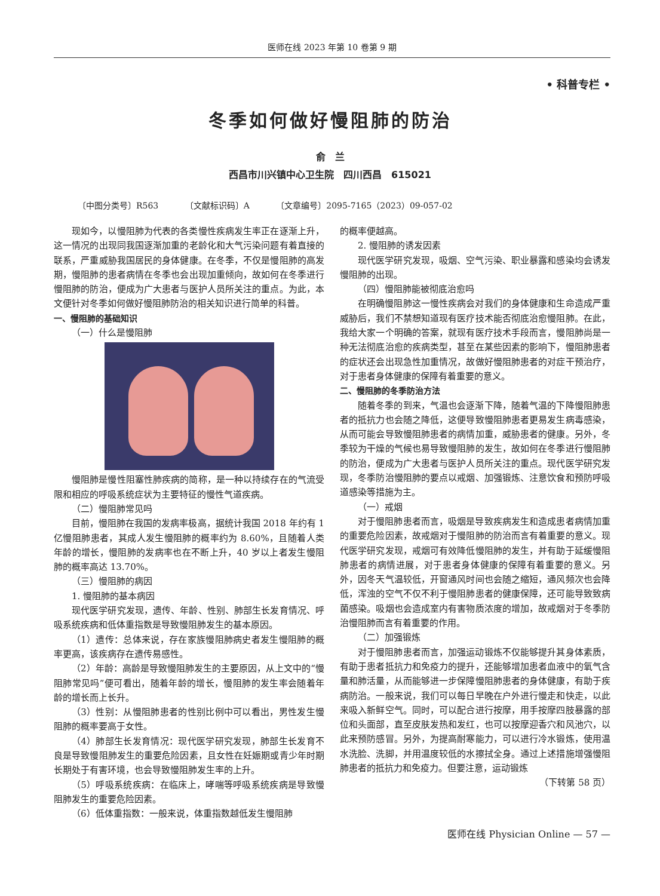医师在线 2023 年第 10 卷第 9 期
• 科普专栏 •
冬季如何做好慢阻肺的防治
俞　兰
西昌市川兴镇中心卫生院　四川西昌　615021
〔中图分类号〕R563 〔文献标识码〕A 〔文章编号〕2095-7165（2023）09-057-02
现如今，以慢阻肺为代表的各类慢性疾病发生率正在逐渐上升，这一情况的出现同我国逐渐加重的老龄化和大气污染问题有着直接的联系，严重威胁我国居民的身体健康。在冬季，不仅是慢阻肺的高发期，慢阻肺的患者病情在冬季也会出现加重倾向，故如何在冬季进行慢阻肺的防治，便成为广大患者与医护人员所关注的重点。为此，本文便针对冬季如何做好慢阻肺防治的相关知识进行简单的科普。
一、慢阻肺的基础知识
（一）什么是慢阻肺
慢阻肺是慢性阻塞性肺疾病的简称，是一种以持续存在的气流受限和相应的呼吸系统症状为主要特征的慢性气道疾病。
（二）慢阻肺常见吗
目前，慢阻肺在我国的发病率极高，据统计我国 2018 年约有 1 亿慢阻肺患者，其成人发生慢阻肺的概率约为 8.60%，且随着人类年龄的增长，慢阻肺的发病率也在不断上升，40 岁以上者发生慢阻肺的概率高达 13.70%。
（三）慢阻肺的病因
1. 慢阻肺的基本病因
现代医学研究发现，遗传、年龄、性别、肺部生长发育情况、呼吸系统疾病和低体重指数是导致慢阻肺发生的基本原因。
（1）遗传：总体来说，存在家族慢阻肺病史者发生慢阻肺的概率更高，该疾病存在遗传易感性。
（2）年龄：高龄是导致慢阻肺发生的主要原因，从上文中的“慢阻肺常见吗”便可看出，随着年龄的增长，慢阻肺的发生率会随着年龄的增长而上长升。
（3）性别：从慢阻肺患者的性别比例中可以看出，男性发生慢阻肺的概率要高于女性。
（4）肺部生长发育情况：现代医学研究发现，肺部生长发育不良是导致慢阻肺发生的重要危险因素，且女性在妊娠期或青少年时期长期处于有害环境，也会导致慢阻肺发生率的上升。
（5）呼吸系统疾病：在临床上，哮喘等呼吸系统疾病是导致慢阻肺发生的重要危险因素。
（6）低体重指数：一般来说，体重指数越低发生慢阻肺
的概率便越高。
2. 慢阻肺的诱发因素
现代医学研究发现，吸烟、空气污染、职业暴露和感染均会诱发慢阻肺的出现。
（四）慢阻肺能被彻底治愈吗
在明确慢阻肺这一慢性疾病会对我们的身体健康和生命造成严重威胁后，我们不禁想知道现有医疗技术能否彻底治愈慢阻肺。在此，我给大家一个明确的答案，就现有医疗技术手段而言，慢阻肺尚是一种无法彻底治愈的疾病类型，甚至在某些因素的影响下，慢阻肺患者的症状还会出现急性加重情况，故做好慢阻肺患者的对症干预治疗，对于患者身体健康的保障有着重要的意义。
二、慢阻肺的冬季防治方法
随着冬季的到来，气温也会逐渐下降，随着气温的下降慢阻肺患者的抵抗力也会随之降低，这便导致慢阻肺患者更易发生病毒感染，从而可能会导致慢阻肺患者的病情加重，威胁患者的健康。另外，冬季较为干燥的气候也易导致慢阻肺的发生，故如何在冬季进行慢阻肺的防治，便成为广大患者与医护人员所关注的重点。现代医学研究发现，冬季防治慢阻肺的要点以戒烟、加强锻炼、注意饮食和预防呼吸道感染等措施为主。
（一）戒烟
对于慢阻肺患者而言，吸烟是导致疾病发生和造成患者病情加重的重要危险因素，故戒烟对于慢阻肺的防治而言有着重要的意义。现代医学研究发现，戒烟可有效降低慢阻肺的发生，并有助于延缓慢阻肺患者的病情进展，对于患者身体健康的保障有着重要的意义。另外，因冬天气温较低，开窗通风时间也会随之缩短，通风频次也会降低，浑浊的空气不仅不利于慢阻肺患者的健康保障，还可能导致致病菌感染。吸烟也会造成室内有害物质浓度的增加，故戒烟对于冬季防治慢阻肺而言有着重要的作用。
（二）加强锻炼
对于慢阻肺患者而言，加强运动锻炼不仅能够提升其身体素质，有助于患者抵抗力和免疫力的提升，还能够增加患者血液中的氧气含量和肺活量，从而能够进一步保障慢阻肺患者的身体健康，有助于疾病防治。一般来说，我们可以每日早晚在户外进行慢走和快走，以此来吸入新鲜空气。同时，可以配合进行按摩，用手按摩四肢暴露的部位和头面部，直至皮肤发热和发红，也可以按摩迎香穴和风池穴，以此来预防感冒。另外，为提高耐寒能力，可以进行冷水锻炼，使用温水洗脸、洗脚，并用温度较低的水擦拭全身。通过上述措施增强慢阻肺患者的抵抗力和免疫力。但要注意，运动锻炼
（下转第 58 页）
医师在线 Physician Online — 57 —